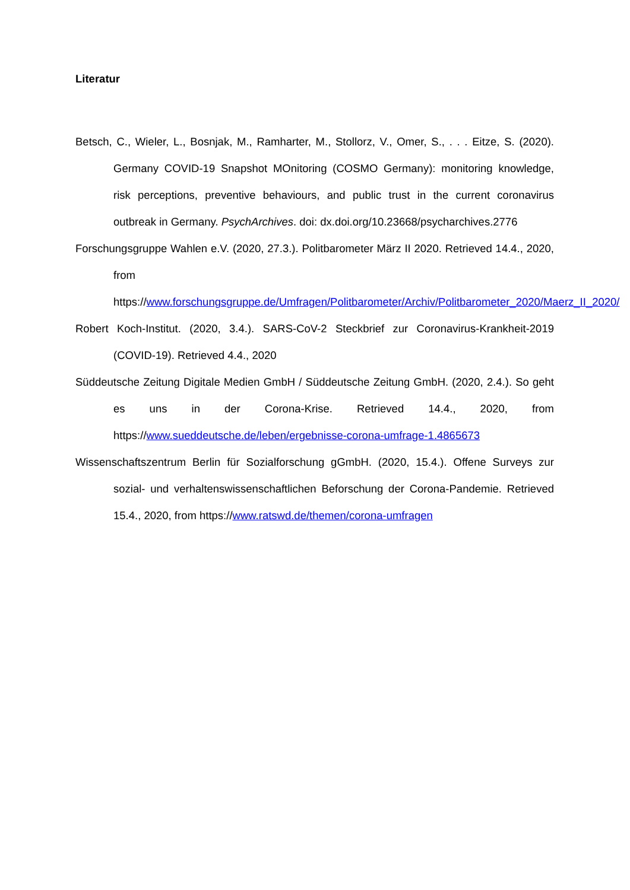Literatur
Betsch, C., Wieler, L., Bosnjak, M., Ramharter, M., Stollorz, V., Omer, S., . . . Eitze, S. (2020). Germany COVID-19 Snapshot MOnitoring (COSMO Germany): monitoring knowledge, risk perceptions, preventive behaviours, and public trust in the current coronavirus outbreak in Germany. PsychArchives. doi: dx.doi.org/10.23668/psycharchives.2776
Forschungsgruppe Wahlen e.V. (2020, 27.3.). Politbarometer März II 2020. Retrieved 14.4., 2020, from https://www.forschungsgruppe.de/Umfragen/Politbarometer/Archiv/Politbarometer_2020/Maerz_II_2020/
Robert Koch-Institut. (2020, 3.4.). SARS-CoV-2 Steckbrief zur Coronavirus-Krankheit-2019 (COVID-19). Retrieved 4.4., 2020
Süddeutsche Zeitung Digitale Medien GmbH / Süddeutsche Zeitung GmbH. (2020, 2.4.). So geht es uns in der Corona-Krise. Retrieved 14.4., 2020, from https://www.sueddeutsche.de/leben/ergebnisse-corona-umfrage-1.4865673
Wissenschaftszentrum Berlin für Sozialforschung gGmbH. (2020, 15.4.). Offene Surveys zur sozial- und verhaltenswissenschaftlichen Beforschung der Corona-Pandemie. Retrieved 15.4., 2020, from https://www.ratswd.de/themen/corona-umfragen